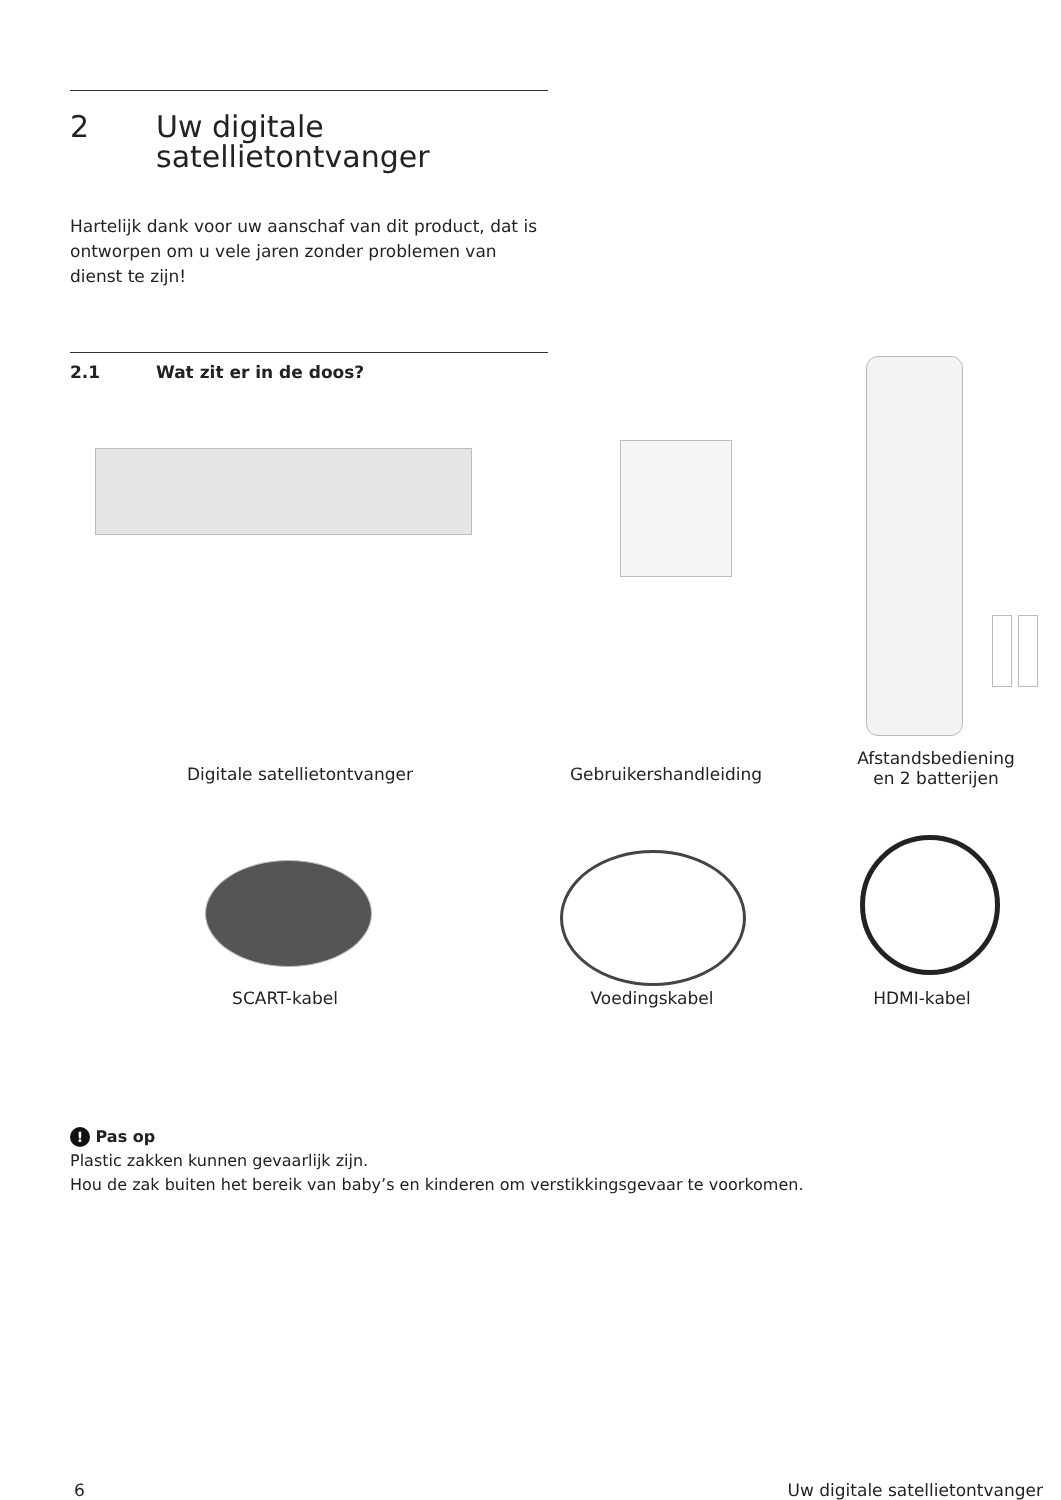2 Uw digitale
satellietontvanger
Hartelijk dank voor uw aanschaf van dit product, dat is ontworpen om u vele jaren zonder problemen van dienst te zijn!
2.1 Wat zit er in de doos?
Digitale satellietontvanger
Gebruikershandleiding
Afstandsbediening
en 2 batterijen
SCART-kabel Voedingskabel HDMI-kabel
! Pas op
Plastic zakken kunnen gevaarlijk zijn.
Hou de zak buiten het bereik van baby’s en kinderen om verstikkingsgevaar te voorkomen.
6 Uw digitale satellietontvanger